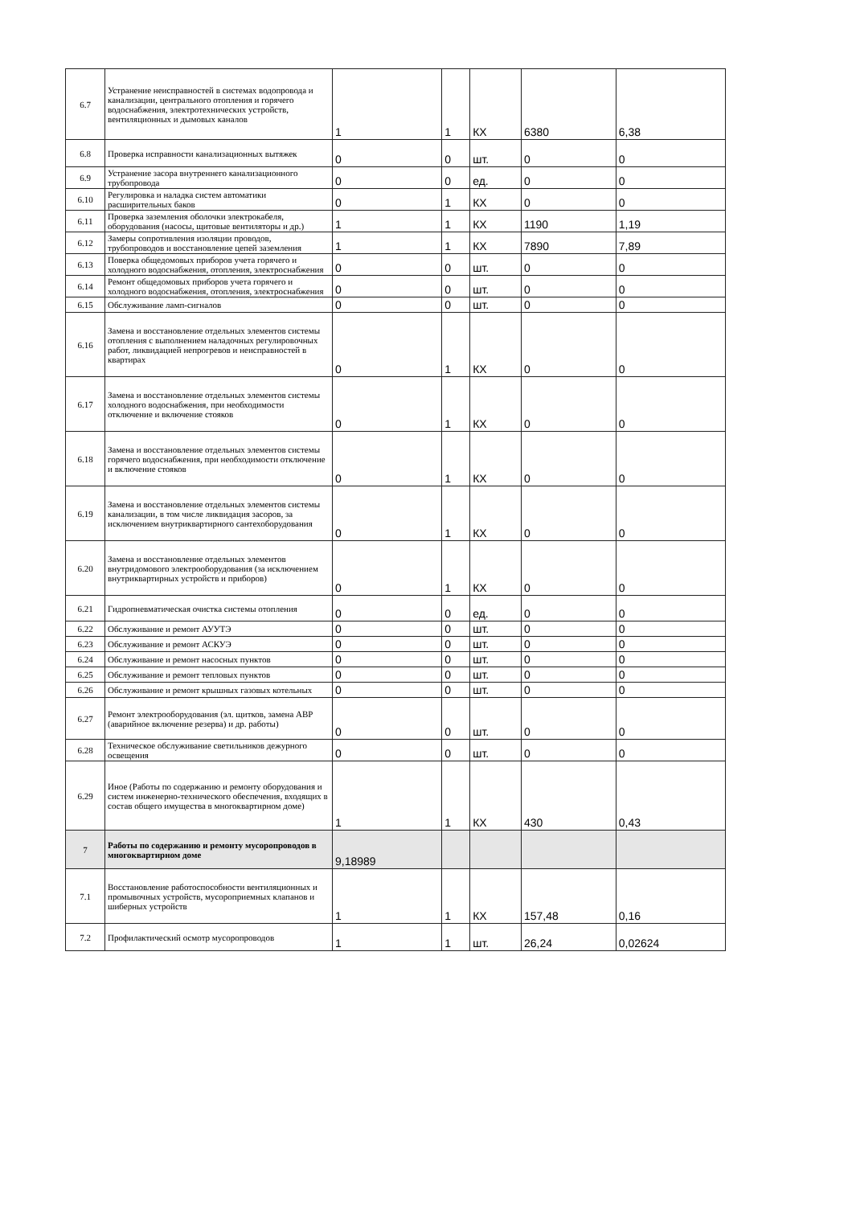| 6.7 | Устранение неисправностей в системах водопровода и канализации, центрального отопления и горячего водоснабжения, электротехнических устройств, вентиляционных и дымовых каналов | 1 | 1 | КХ | 6380 | 6,38 |
| 6.8 | Проверка исправности канализационных вытяжек | 0 | 0 | шт. | 0 | 0 |
| 6.9 | Устранение засора внутреннего канализационного трубопровода | 0 | 0 | ед. | 0 | 0 |
| 6.10 | Регулировка и наладка систем автоматики расширительных баков | 0 | 1 | КХ | 0 | 0 |
| 6.11 | Проверка заземления оболочки электрокабеля, оборудования (насосы, щитовые вентиляторы и др.) | 1 | 1 | КХ | 1190 | 1,19 |
| 6.12 | Замеры сопротивления изоляции проводов, трубопроводов и восстановление цепей заземления | 1 | 1 | КХ | 7890 | 7,89 |
| 6.13 | Поверка общедомовых приборов учета горячего и холодного водоснабжения, отопления, электроснабжения | 0 | 0 | шт. | 0 | 0 |
| 6.14 | Ремонт общедомовых приборов учета горячего и холодного водоснабжения, отопления, электроснабжения | 0 | 0 | шт. | 0 | 0 |
| 6.15 | Обслуживание ламп-сигналов | 0 | 0 | шт. | 0 | 0 |
| 6.16 | Замена и восстановление отдельных элементов системы отопления с выполнением наладочных регулировочных работ, ликвидацией непрогревов и неисправностей в квартирах | 0 | 1 | КХ | 0 | 0 |
| 6.17 | Замена и восстановление отдельных элементов системы холодного водоснабжения, при необходимости отключение и включение стояков | 0 | 1 | КХ | 0 | 0 |
| 6.18 | Замена и восстановление отдельных элементов системы горячего водоснабжения, при необходимости отключение и включение стояков | 0 | 1 | КХ | 0 | 0 |
| 6.19 | Замена и восстановление отдельных элементов системы канализации, в том числе ликвидация засоров, за исключением внутриквартирного сантехоборудования | 0 | 1 | КХ | 0 | 0 |
| 6.20 | Замена и восстановление отдельных элементов внутридомового электрооборудования (за исключением внутриквартирных устройств и приборов) | 0 | 1 | КХ | 0 | 0 |
| 6.21 | Гидропневматическая очистка системы отопления | 0 | 0 | ед. | 0 | 0 |
| 6.22 | Обслуживание и ремонт АУУТЭ | 0 | 0 | шт. | 0 | 0 |
| 6.23 | Обслуживание и ремонт АСКУЭ | 0 | 0 | шт. | 0 | 0 |
| 6.24 | Обслуживание и ремонт насосных пунктов | 0 | 0 | шт. | 0 | 0 |
| 6.25 | Обслуживание и ремонт тепловых пунктов | 0 | 0 | шт. | 0 | 0 |
| 6.26 | Обслуживание и ремонт крышных газовых котельных | 0 | 0 | шт. | 0 | 0 |
| 6.27 | Ремонт электрооборудования (эл. щитков, замена АВР (аварийное включение резерва) и др. работы) | 0 | 0 | шт. | 0 | 0 |
| 6.28 | Техническое обслуживание светильников дежурного освещения | 0 | 0 | шт. | 0 | 0 |
| 6.29 | Иное (Работы по содержанию и ремонту оборудования и систем инженерно-технического обеспечения, входящих в состав общего имущества в многоквартирном доме) | 1 | 1 | КХ | 430 | 0,43 |
| 7 | Работы по содержанию и ремонту мусоропроводов в многоквартирном доме | 9,18989 | | | | |
| 7.1 | Восстановление работоспособности вентиляционных и промывочных устройств, мусороприемных клапанов и шиберных устройств | 1 | 1 | КХ | 157,48 | 0,16 |
| 7.2 | Профилактический осмотр мусоропроводов | 1 | 1 | шт. | 26,24 | 0,02624 |